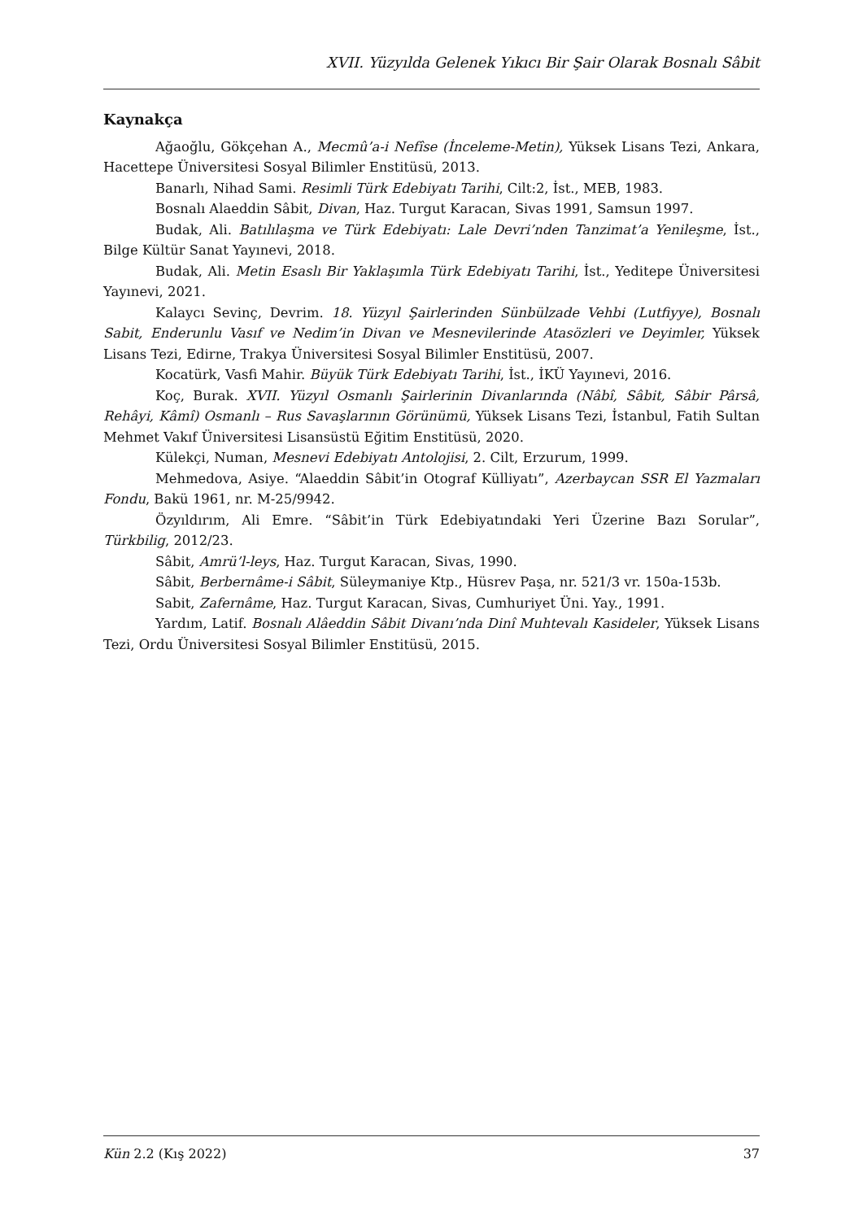XVII. Yüzyılda Gelenek Yıkıcı Bir Şair Olarak Bosnalı Sâbit
Kaynakça
Ağaoğlu, Gökçehan A., Mecmû’a-i Nefîse (İnceleme-Metin), Yüksek Lisans Tezi, Ankara, Hacettepe Üniversitesi Sosyal Bilimler Enstitüsü, 2013.
Banarlı, Nihad Sami. Resimli Türk Edebiyatı Tarihi, Cilt:2, İst., MEB, 1983.
Bosnalı Alaeddin Sâbit, Divan, Haz. Turgut Karacan, Sivas 1991, Samsun 1997.
Budak, Ali. Batılılaşma ve Türk Edebiyatı: Lale Devri’nden Tanzimat’a Yenileşme, İst., Bilge Kültür Sanat Yayınevi, 2018.
Budak, Ali. Metin Esaslı Bir Yaklaşımla Türk Edebiyatı Tarihi, İst., Yeditepe Üniversitesi Yayınevi, 2021.
Kalaycı Sevinç, Devrim. 18. Yüzyıl Şairlerinden Sünbülzade Vehbi (Lutfiyye), Bosnalı Sabit, Enderunlu Vasıf ve Nedim’in Divan ve Mesnevilerinde Atasözleri ve Deyimler, Yüksek Lisans Tezi, Edirne, Trakya Üniversitesi Sosyal Bilimler Enstitüsü, 2007.
Kocatürk, Vasfi Mahir. Büyük Türk Edebiyatı Tarihi, İst., İKÜ Yayınevi, 2016.
Koç, Burak. XVII. Yüzyıl Osmanlı Şairlerinin Divanlarında (Nâbî, Sâbit, Sâbir Pârsâ, Rehâyi, Kâmî) Osmanlı – Rus Savaşlarının Görünümü, Yüksek Lisans Tezi, İstanbul, Fatih Sultan Mehmet Vakıf Üniversitesi Lisansüstü Eğitim Enstitüsü, 2020.
Külekçi, Numan, Mesnevi Edebiyatı Antolojisi, 2. Cilt, Erzurum, 1999.
Mehmedova, Asiye. “Alaeddin Sâbit’in Otograf Külliyatı”, Azerbaycan SSR El Yazmaları Fondu, Bakü 1961, nr. M-25/9942.
Özyıldırım, Ali Emre. “Sâbit’in Türk Edebiyatındaki Yeri Üzerine Bazı Sorular”, Türkbilig, 2012/23.
Sâbit, Amrü’l-leys, Haz. Turgut Karacan, Sivas, 1990.
Sâbit, Berbernâme-i Sâbit, Süleymaniye Ktp., Hüsrev Paşa, nr. 521/3 vr. 150a-153b.
Sabit, Zafernâme, Haz. Turgut Karacan, Sivas, Cumhuriyet Üni. Yay., 1991.
Yardım, Latif. Bosnalı Alâeddin Sâbit Divanı’nda Dinî Muhtevalı Kasideler, Yüksek Lisans Tezi, Ordu Üniversitesi Sosyal Bilimler Enstitüsü, 2015.
Kün 2.2 (Kış 2022) 37